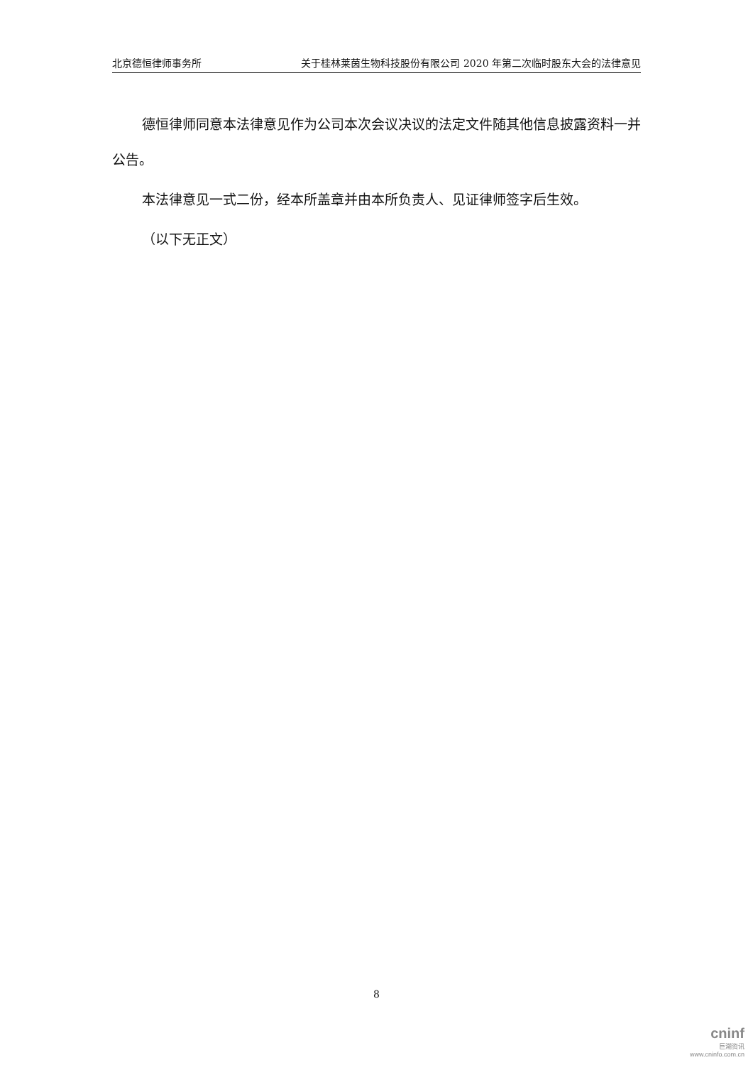北京德恒律师事务所 关于桂林莱茵生物科技股份有限公司 2020 年第二次临时股东大会的法律意见
德恒律师同意本法律意见作为公司本次会议决议的法定文件随其他信息披露资料一并公告。
本法律意见一式二份，经本所盖章并由本所负责人、见证律师签字后生效。
（以下无正文）
8
cninf
巨潮资讯
www.cninfo.com.cn